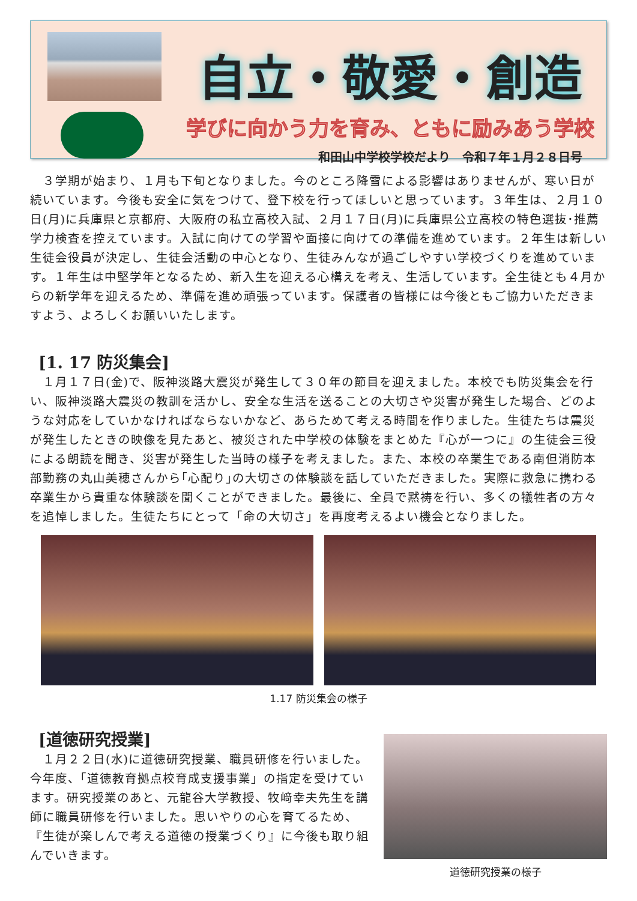自立・敬愛・創造
学びに向かう力を育み、ともに励みあう学校
和田山中学校学校だより　令和７年１月２８日号
　３学期が始まり、１月も下旬となりました。今のところ降雪による影響はありませんが、寒い日が続いています。今後も安全に気をつけて、登下校を行ってほしいと思っています。３年生は、２月１０日(月)に兵庫県と京都府、大阪府の私立高校入試、２月１７日(月)に兵庫県公立高校の特色選抜･推薦学力検査を控えています。入試に向けての学習や面接に向けての準備を進めています。２年生は新しい生徒会役員が決定し、生徒会活動の中心となり、生徒みんなが過ごしやすい学校づくりを進めています。１年生は中堅学年となるため、新入生を迎える心構えを考え、生活しています。全生徒とも４月からの新学年を迎えるため、準備を進め頑張っています。保護者の皆様には今後ともご協力いただきますよう、よろしくお願いいたします。
[1. 17 防災集会]
　１月１７日(金)で、阪神淡路大震災が発生して３０年の節目を迎えました。本校でも防災集会を行い、阪神淡路大震災の教訓を活かし、安全な生活を送ることの大切さや災害が発生した場合、どのような対応をしていかなければならないかなど、あらためて考える時間を作りました。生徒たちは震災が発生したときの映像を見たあと、被災された中学校の体験をまとめた『心が一つに』の生徒会三役による朗読を聞き、災害が発生した当時の様子を考えました。また、本校の卒業生である南但消防本部勤務の丸山美穂さんから｢心配り｣の大切さの体験談を話していただきました。実際に救急に携わる卒業生から貴重な体験談を聞くことができました。最後に、全員で黙祷を行い、多くの犠牲者の方々を追悼しました。生徒たちにとって「命の大切さ」を再度考えるよい機会となりました。
1.17 防災集会の様子
[道徳研究授業]
　１月２２日(水)に道徳研究授業、職員研修を行いました。今年度、「道徳教育拠点校育成支援事業」の指定を受けています。研究授業のあと、元龍谷大学教授、牧﨑幸夫先生を講師に職員研修を行いました。思いやりの心を育てるため、『生徒が楽しんで考える道徳の授業づくり』に今後も取り組んでいきます。
道徳研究授業の様子